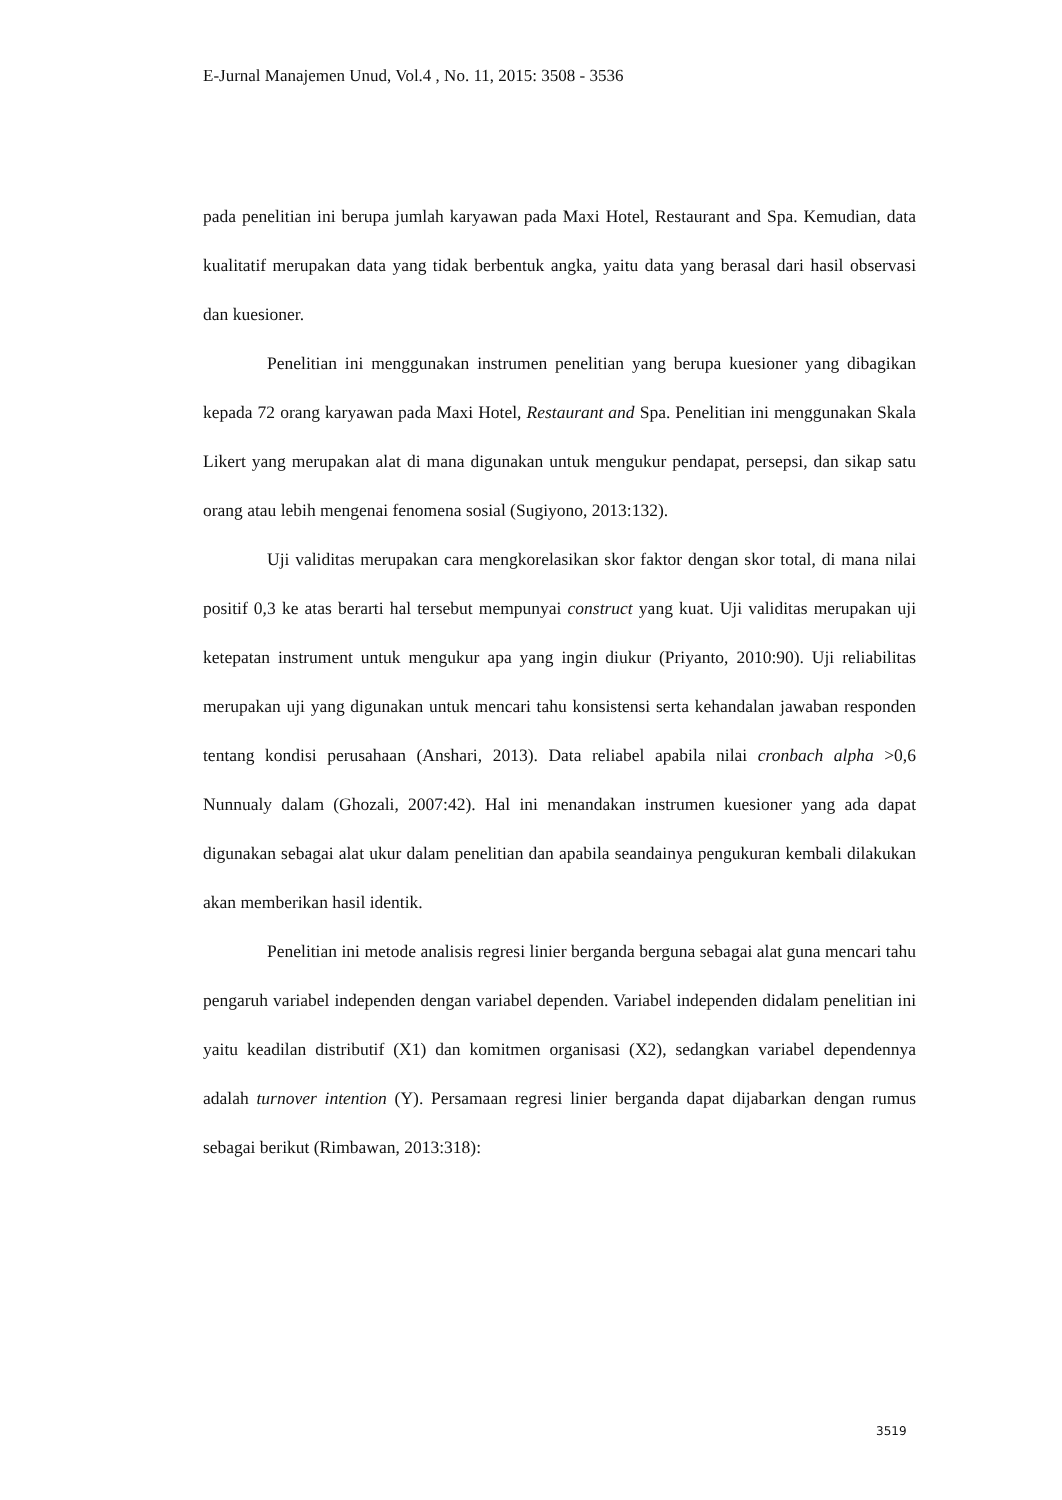E-Jurnal Manajemen Unud, Vol.4 , No. 11, 2015: 3508 - 3536
pada penelitian ini berupa jumlah karyawan pada Maxi Hotel, Restaurant and Spa. Kemudian, data kualitatif merupakan data yang tidak berbentuk angka, yaitu data yang berasal dari hasil observasi dan kuesioner.
Penelitian ini menggunakan instrumen penelitian yang berupa kuesioner yang dibagikan kepada 72 orang karyawan pada Maxi Hotel, Restaurant and Spa. Penelitian ini menggunakan Skala Likert yang merupakan alat di mana digunakan untuk mengukur pendapat, persepsi, dan sikap satu orang atau lebih mengenai fenomena sosial (Sugiyono, 2013:132).
Uji validitas merupakan cara mengkorelasikan skor faktor dengan skor total, di mana nilai positif 0,3 ke atas berarti hal tersebut mempunyai construct yang kuat. Uji validitas merupakan uji ketepatan instrument untuk mengukur apa yang ingin diukur (Priyanto, 2010:90). Uji reliabilitas merupakan uji yang digunakan untuk mencari tahu konsistensi serta kehandalan jawaban responden tentang kondisi perusahaan (Anshari, 2013). Data reliabel apabila nilai cronbach alpha >0,6 Nunnualy dalam (Ghozali, 2007:42). Hal ini menandakan instrumen kuesioner yang ada dapat digunakan sebagai alat ukur dalam penelitian dan apabila seandainya pengukuran kembali dilakukan akan memberikan hasil identik.
Penelitian ini metode analisis regresi linier berganda berguna sebagai alat guna mencari tahu pengaruh variabel independen dengan variabel dependen. Variabel independen didalam penelitian ini yaitu keadilan distributif (X1) dan komitmen organisasi (X2), sedangkan variabel dependennya adalah turnover intention (Y). Persamaan regresi linier berganda dapat dijabarkan dengan rumus sebagai berikut (Rimbawan, 2013:318):
3519